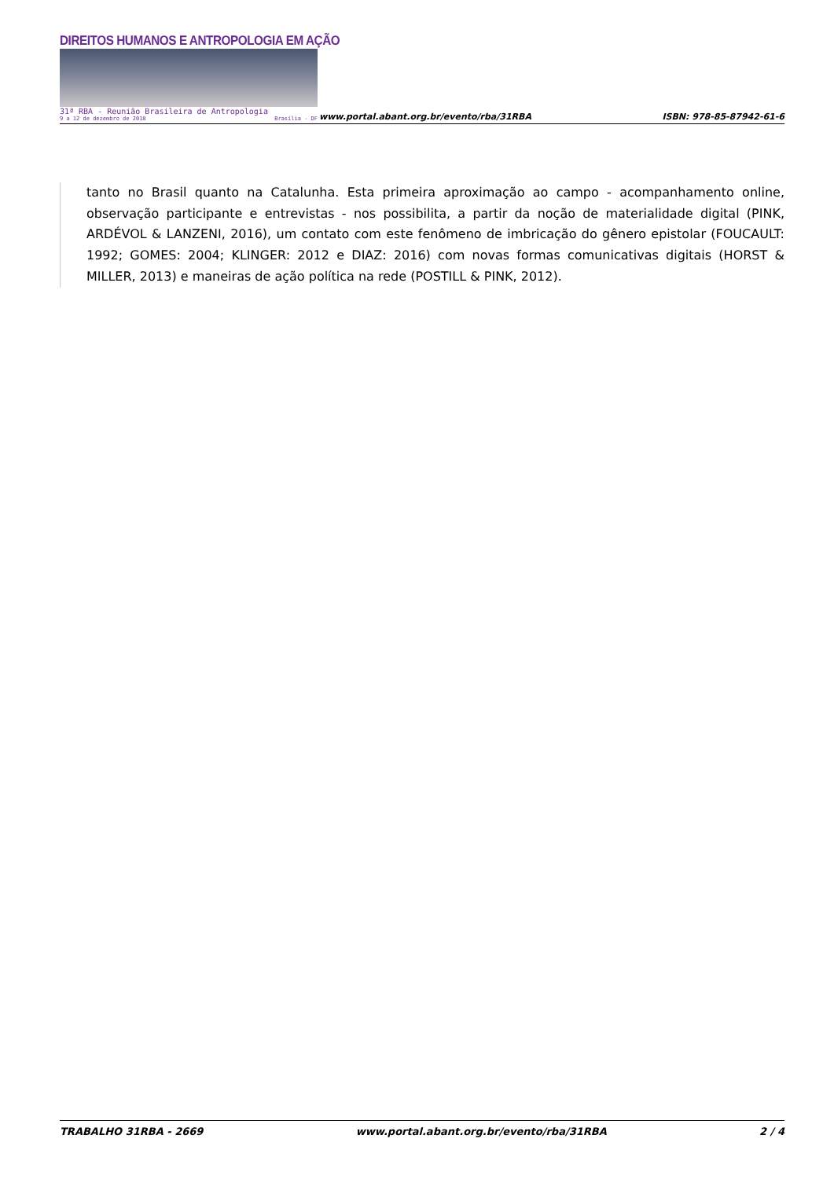DIREITOS HUMANOS E ANTROPOLOGIA EM AÇÃO
31ª RBA - Reunião Brasileira de Antropologia
9 a 12 de dezembro de 2018 Brasília - DF
www.portal.abant.org.br/evento/rba/31RBA ISBN: 978-85-87942-61-6
tanto no Brasil quanto na Catalunha. Esta primeira aproximação ao campo - acompanhamento online, observação participante e entrevistas - nos possibilita, a partir da noção de materialidade digital (PINK, ARDÉVOL & LANZENI, 2016), um contato com este fenômeno de imbricação do gênero epistolar (FOUCAULT: 1992; GOMES: 2004; KLINGER: 2012 e DIAZ: 2016) com novas formas comunicativas digitais (HORST & MILLER, 2013) e maneiras de ação política na rede (POSTILL & PINK, 2012).
TRABALHO 31RBA - 2669 www.portal.abant.org.br/evento/rba/31RBA 2 / 4